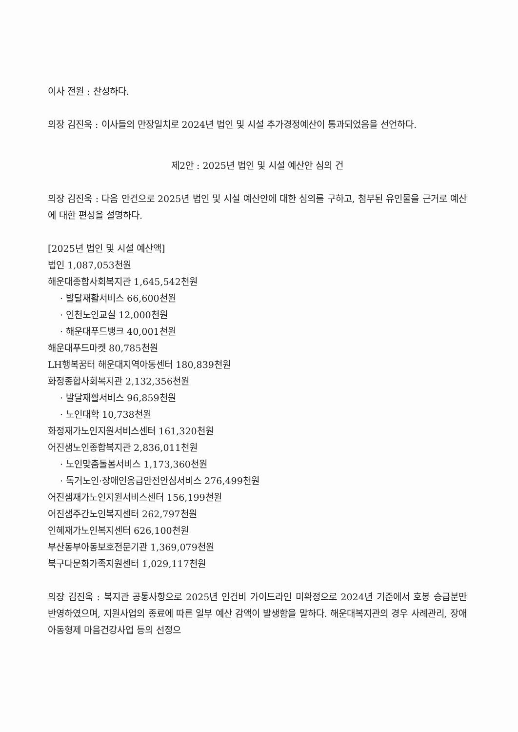이사 전원 : 찬성하다.
의장 김진욱 : 이사들의 만장일치로 2024년 법인 및 시설 추가경정예산이 통과되었음을 선언하다.
제2안 : 2025년 법인 및 시설 예산안 심의 건
의장 김진욱 : 다음 안건으로 2025년 법인 및 시설 예산안에 대한 심의를 구하고, 첨부된 유인물을 근거로 예산에 대한 편성을 설명하다.
[2025년 법인 및 시설 예산액]
법인 1,087,053천원
해운대종합사회복지관 1,645,542천원
· 발달재활서비스 66,600천원
· 인천노인교실 12,000천원
· 해운대푸드뱅크 40,001천원
해운대푸드마켓 80,785천원
LH행복꿈터 해운대지역아동센터 180,839천원
화정종합사회복지관 2,132,356천원
· 발달재활서비스 96,859천원
· 노인대학 10,738천원
화정재가노인지원서비스센터 161,320천원
어진샘노인종합복지관 2,836,011천원
· 노인맞춤돌봄서비스 1,173,360천원
· 독거노인·장애인응급안전안심서비스 276,499천원
어진샘재가노인지원서비스센터 156,199천원
어진샘주간노인복지센터 262,797천원
인혜재가노인복지센터 626,100천원
부산동부아동보호전문기관 1,369,079천원
북구다문화가족지원센터 1,029,117천원
의장 김진욱 : 복지관 공통사항으로 2025년 인건비 가이드라인 미확정으로 2024년 기준에서 호봉 승급분만 반영하였으며, 지원사업의 종료에 따른 일부 예산 감액이 발생함을 말하다. 해운대복지관의 경우 사례관리, 장애아동형제 마음건강사업 등의 선정으